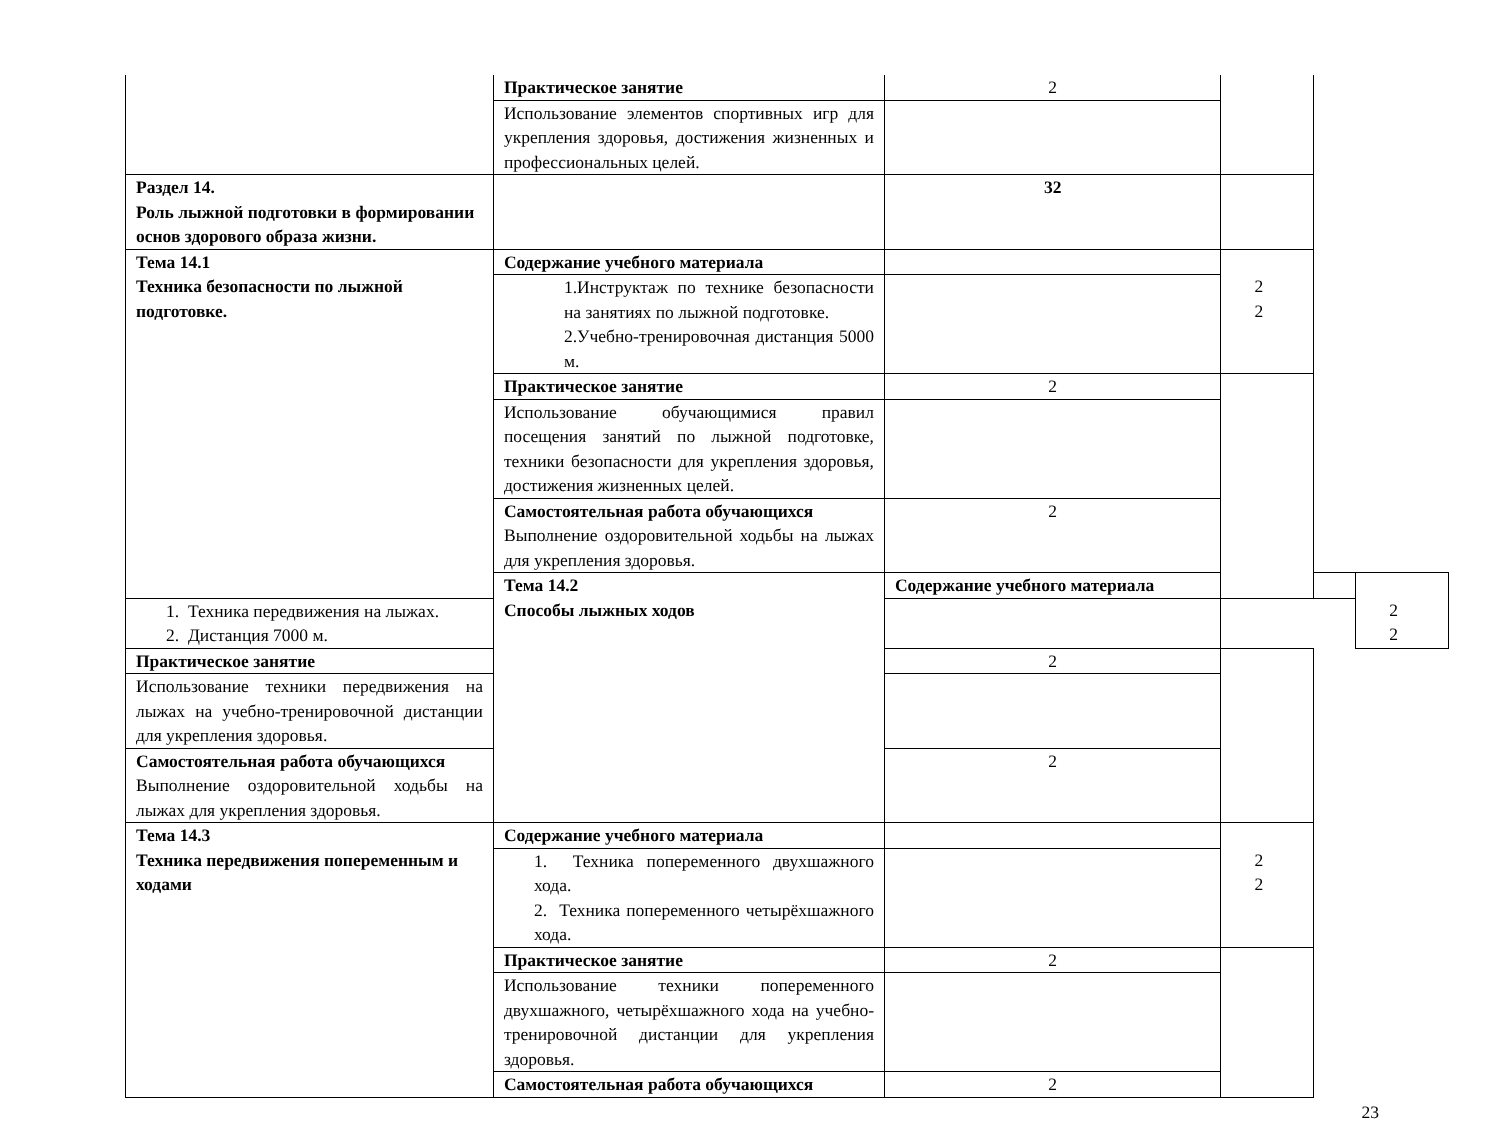| | Практическое занятие | 2 | | | |
| | Использование элементов спортивных игр для укрепления здоровья, достижения жизненных и профессиональных целей. | | | | |
| Раздел 14. Роль лыжной подготовки в формировании основ здорового образа жизни. | | 32 | | | |
| Тема 14.1 Техника безопасности по лыжной подготовке. | Содержание учебного материала | | 2 2 | | |
| | 1.Инструктаж по технике безопасности на занятиях по лыжной подготовке. 2.Учебно-тренировочная дистанция 5000 м. | | | | |
| | Практическое занятие | 2 | | | |
| | Использование обучающимися правил посещения занятий по лыжной подготовке, техники безопасности для укрепления здоровья, достижения жизненных целей. | | | | |
| | Самостоятельная работа обучающихся Выполнение оздоровительной ходьбы на лыжах для укрепления здоровья. | 2 | | | |
| | Тема 14.2 Способы лыжных ходов | Содержание учебного материала | | | 2 2 |
| 1. Техника передвижения на лыжах. 2. Дистанция 7000 м. | | | | | |
| Практическое занятие | | 2 | | | |
| Использование техники передвижения на лыжах на учебно-тренировочной дистанции для укрепления здоровья. | | | | | |
| Самостоятельная работа обучающихся Выполнение оздоровительной ходьбы на лыжах для укрепления здоровья. | | 2 | | | |
| Тема 14.3 Техника передвижения попеременным и ходами | Содержание учебного материала | | 2 2 | | |
| | 1. Техника попеременного двухшажного хода. 2. Техника попеременного четырёхшажного хода. | | | | |
| | Практическое занятие | 2 | | | |
| | Использование техники попеременного двухшажного, четырёхшажного хода на учебно-тренировочной дистанции для укрепления здоровья. | | | | |
| | Самостоятельная работа обучающихся | 2 | | | |
23